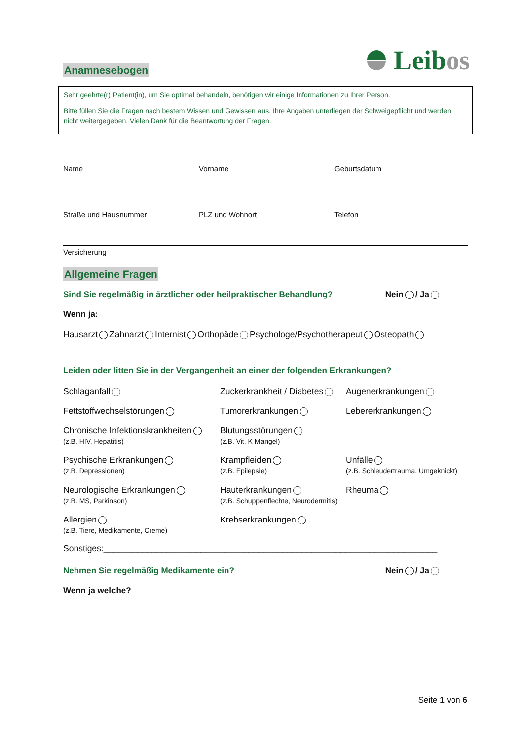Leibos
Anamnesebogen
Sehr geehrte(r) Patient(in), um Sie optimal behandeln, benötigen wir einige Informationen zu Ihrer Person.
Bitte füllen Sie die Fragen nach bestem Wissen und Gewissen aus. Ihre Angaben unterliegen der Schweigepflicht und werden nicht weitergegeben. Vielen Dank für die Beantwortung der Fragen.
Name Vorname Geburtsdatum
Straße und Hausnummer PLZ und Wohnort Telefon
Versicherung
Allgemeine Fragen
Sind Sie regelmäßig in ärztlicher oder heilpraktischer Behandlung? Nein / Ja
Wenn ja:
Hausarzt Zahnarzt Internist Orthopäde Psychologe/Psychotherapeut Osteopath
Leiden oder litten Sie in der Vergangenheit an einer der folgenden Erkrankungen?
Schlaganfall
Zuckerkrankheit / Diabetes
Augenerkrankungen
Fettstoffwechselstörungen
Tumorerkrankungen
Lebererkrankungen
Chronische Infektionskrankheiten
(z.B. HIV, Hepatitis)
Blutungsstörungen
(z.B. Vit. K Mangel)
Psychische Erkrankungen
(z.B. Depressionen)
Krampfleiden
(z.B. Epilepsie)
Unfälle
(z.B. Schleudertrauma, Umgeknickt)
Neurologische Erkrankungen
(z.B. MS, Parkinson)
Hauterkrankungen
(z.B. Schuppenflechte, Neurodermitis)
Rheuma
Allergien
(z.B. Tiere, Medikamente, Creme)
Krebserkrankungen
Sonstiges:_____________________________________________________________________
Nehmen Sie regelmäßig Medikamente ein? Nein / Ja
Wenn ja welche?
Seite 1 von 6